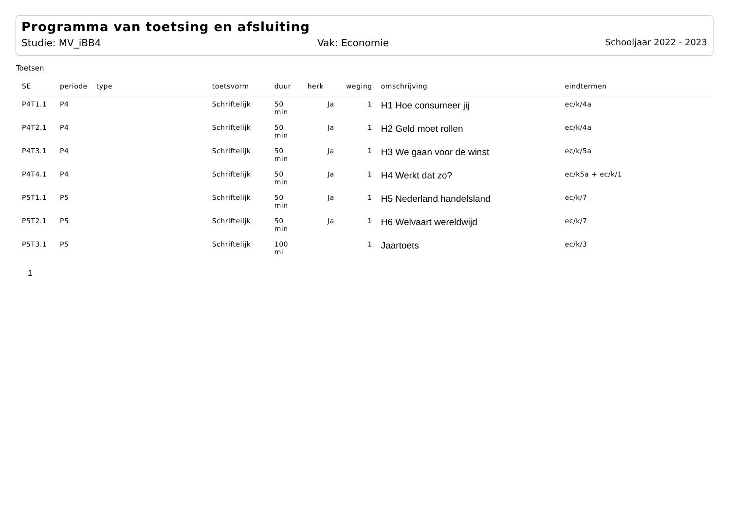Programma van toetsing en afsluiting
Studie: MV_iBB4 Vak: Economie Schooljaar 2022 - 2023
Toetsen
| SE | periode | type | toetsvorm | duur | herk | weging | omschrijving | eindtermen |
| --- | --- | --- | --- | --- | --- | --- | --- | --- |
| P4T1.1 | P4 | | Schriftelijk | 50 min | Ja | 1 | H1 Hoe consumeer jij | ec/k/4a |
| P4T2.1 | P4 | | Schriftelijk | 50 min | Ja | 1 | H2 Geld moet rollen | ec/k/4a |
| P4T3.1 | P4 | | Schriftelijk | 50 min | Ja | 1 | H3 We gaan voor de winst | ec/k/5a |
| P4T4.1 | P4 | | Schriftelijk | 50 min | Ja | 1 | H4 Werkt dat zo? | ec/k5a + ec/k/1 |
| P5T1.1 | P5 | | Schriftelijk | 50 min | Ja | 1 | H5 Nederland handelsland | ec/k/7 |
| P5T2.1 | P5 | | Schriftelijk | 50 min | Ja | 1 | H6 Welvaart wereldwijd | ec/k/7 |
| P5T3.1 | P5 | | Schriftelijk | 100 mi | | 1 | Jaartoets | ec/k/3 |
1